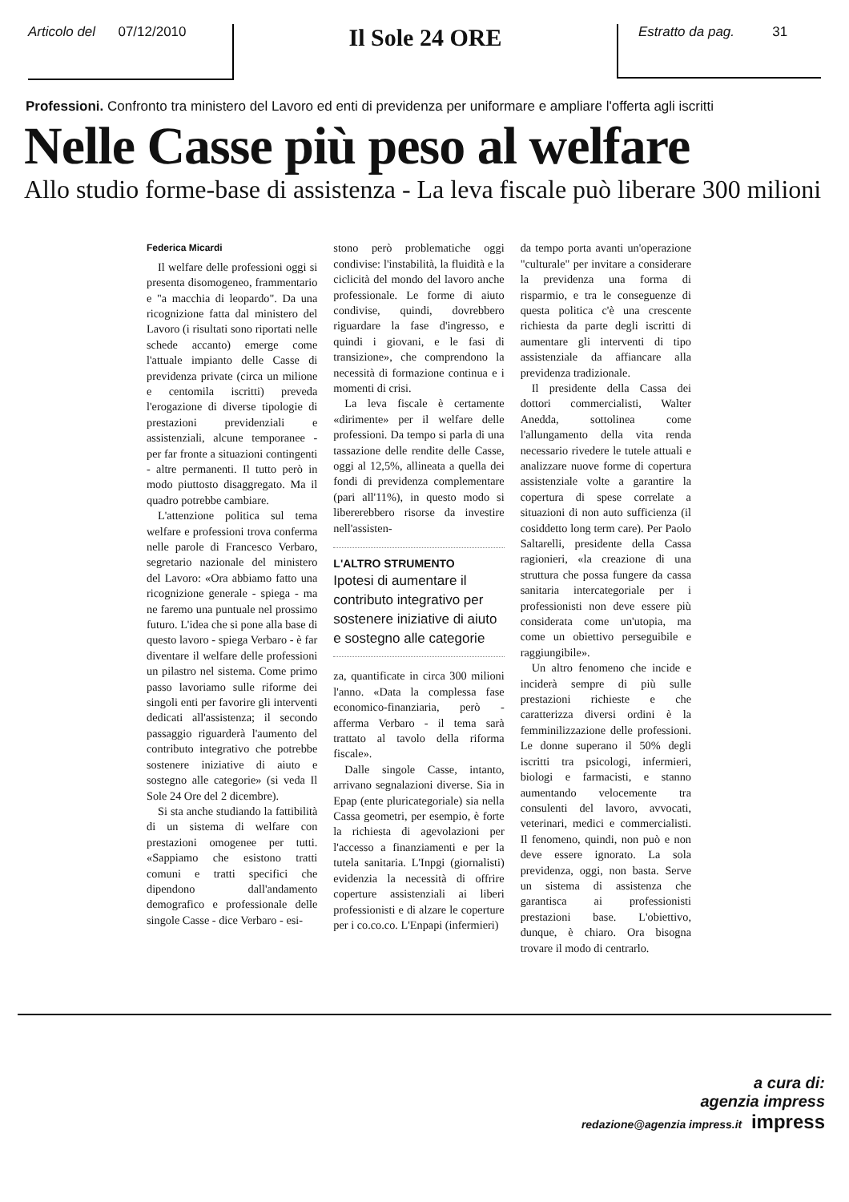Articolo del 07/12/2010
Il Sole 24 ORE
Estratto da pag. 31
Professioni. Confronto tra ministero del Lavoro ed enti di previdenza per uniformare e ampliare l'offerta agli iscritti
Nelle Casse più peso al welfare
Allo studio forme-base di assistenza - La leva fiscale può liberare 300 milioni
Federica Micardi
Il welfare delle professioni oggi si presenta disomogeneo, frammentario e "a macchia di leopardo". Da una ricognizione fatta dal ministero del Lavoro (i risultati sono riportati nelle schede accanto) emerge come l'attuale impianto delle Casse di previdenza private (circa un milione e centomila iscritti) preveda l'erogazione di diverse tipologie di prestazioni previdenziali e assistenziali, alcune temporanee - per far fronte a situazioni contingenti - altre permanenti. Il tutto però in modo piuttosto disaggregato. Ma il quadro potrebbe cambiare.
L'attenzione politica sul tema welfare e professioni trova conferma nelle parole di Francesco Verbaro, segretario nazionale del ministero del Lavoro: «Ora abbiamo fatto una ricognizione generale - spiega - ma ne faremo una puntuale nel prossimo futuro. L'idea che si pone alla base di questo lavoro - spiega Verbaro - è far diventare il welfare delle professioni un pilastro nel sistema. Come primo passo lavoriamo sulle riforme dei singoli enti per favorire gli interventi dedicati all'assistenza; il secondo passaggio riguarderà l'aumento del contributo integrativo che potrebbe sostenere iniziative di aiuto e sostegno alle categorie» (si veda Il Sole 24 Ore del 2 dicembre).
Si sta anche studiando la fattibilità di un sistema di welfare con prestazioni omogenee per tutti. «Sappiamo che esistono tratti comuni e tratti specifici che dipendono dall'andamento demografico e professionale delle singole Casse - dice Verbaro - esi-
stono però problematiche oggi condivise: l'instabilità, la fluidità e la ciclicità del mondo del lavoro anche professionale. Le forme di aiuto condivise, quindi, dovrebbero riguardare la fase d'ingresso, e quindi i giovani, e le fasi di transizione», che comprendono la necessità di formazione continua e i momenti di crisi.
La leva fiscale è certamente «dirimente» per il welfare delle professioni. Da tempo si parla di una tassazione delle rendite delle Casse, oggi al 12,5%, allineata a quella dei fondi di previdenza complementare (pari all'11%), in questo modo si libererebbero risorse da investire nell'assisten-
L'ALTRO STRUMENTO
Ipotesi di aumentare il contributo integrativo per sostenere iniziative di aiuto e sostegno alle categorie
za, quantificate in circa 300 milioni l'anno. «Data la complessa fase economico-finanziaria, però - afferma Verbaro - il tema sarà trattato al tavolo della riforma fiscale».
Dalle singole Casse, intanto, arrivano segnalazioni diverse. Sia in Epap (ente pluricategoriale) sia nella Cassa geometri, per esempio, è forte la richiesta di agevolazioni per l'accesso a finanziamenti e per la tutela sanitaria. L'Inpgi (giornalisti) evidenzia la necessità di offrire coperture assistenziali ai liberi professionisti e di alzare le coperture per i co.co.co. L'Enpapi (infermieri)
da tempo porta avanti un'operazione "culturale" per invitare a considerare la previdenza una forma di risparmio, e tra le conseguenze di questa politica c'è una crescente richiesta da parte degli iscritti di aumentare gli interventi di tipo assistenziale da affiancare alla previdenza tradizionale.
Il presidente della Cassa dei dottori commercialisti, Walter Anedda, sottolinea come l'allungamento della vita renda necessario rivedere le tutele attuali e analizzare nuove forme di copertura assistenziale volte a garantire la copertura di spese correlate a situazioni di non auto sufficienza (il cosiddetto long term care). Per Paolo Saltarelli, presidente della Cassa ragionieri, «la creazione di una struttura che possa fungere da cassa sanitaria intercategoriale per i professionisti non deve essere più considerata come un'utopia, ma come un obiettivo perseguibile e raggiungibile».
Un altro fenomeno che incide e inciderà sempre di più sulle prestazioni richieste e che caratterizza diversi ordini è la femminilizzazione delle professioni. Le donne superano il 50% degli iscritti tra psicologi, infermieri, biologi e farmacisti, e stanno aumentando velocemente tra consulenti del lavoro, avvocati, veterinari, medici e commercialisti. Il fenomeno, quindi, non può e non deve essere ignorato. La sola previdenza, oggi, non basta. Serve un sistema di assistenza che garantisca ai professionisti prestazioni base. L'obiettivo, dunque, è chiaro. Ora bisogna trovare il modo di centrarlo.
a cura di:
agenzia impress
redazione@agenzia impress.it impress